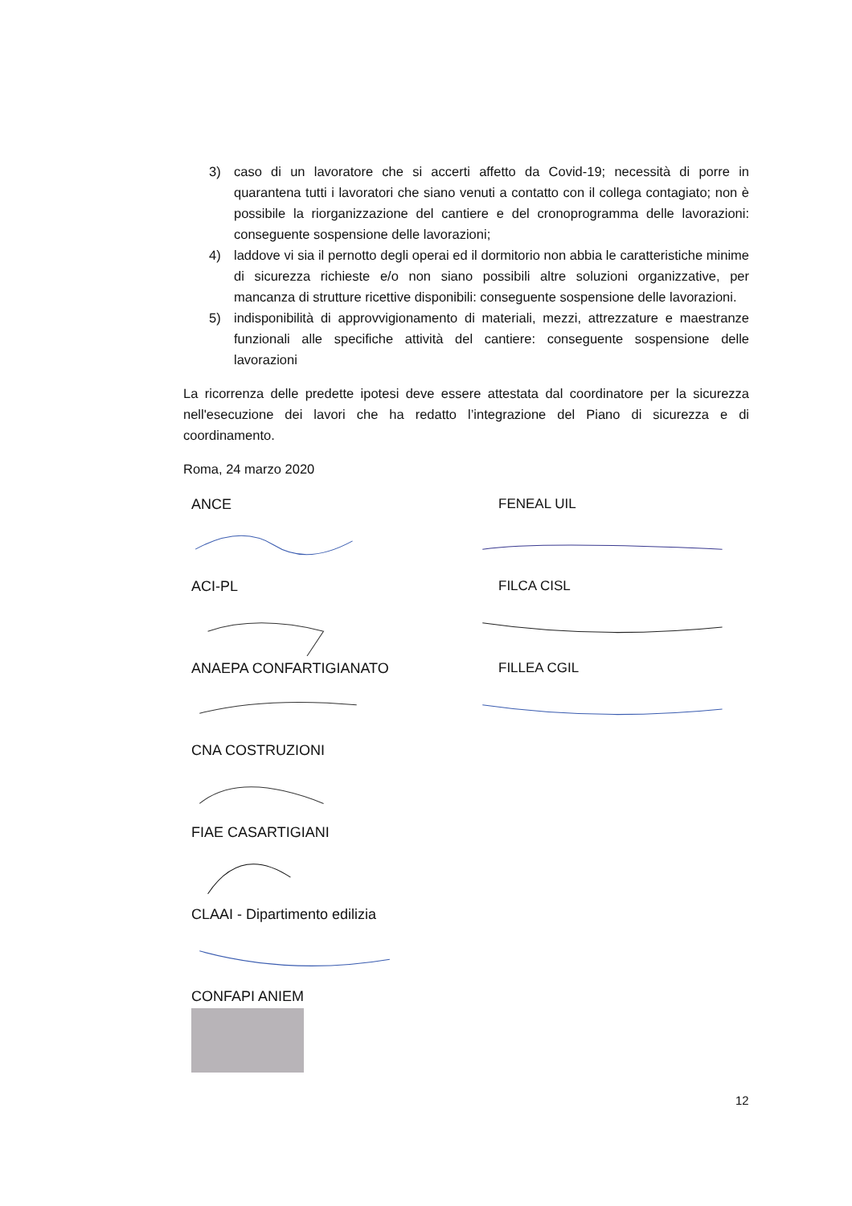3) caso di un lavoratore che si accerti affetto da Covid-19; necessità di porre in quarantena tutti i lavoratori che siano venuti a contatto con il collega contagiato; non è possibile la riorganizzazione del cantiere e del cronoprogramma delle lavorazioni: conseguente sospensione delle lavorazioni;
4) laddove vi sia il pernotto degli operai ed il dormitorio non abbia le caratteristiche minime di sicurezza richieste e/o non siano possibili altre soluzioni organizzative, per mancanza di strutture ricettive disponibili: conseguente sospensione delle lavorazioni.
5) indisponibilità di approvvigionamento di materiali, mezzi, attrezzature e maestranze funzionali alle specifiche attività del cantiere: conseguente sospensione delle lavorazioni
La ricorrenza delle predette ipotesi deve essere attestata dal coordinatore per la sicurezza nell'esecuzione dei lavori che ha redatto l’integrazione del Piano di sicurezza e di coordinamento.
Roma, 24 marzo 2020
ANCE
ACI-PL
ANAEPA CONFARTIGIANATO
CNA COSTRUZIONI
FIAE CASARTIGIANI
CLAAI - Dipartimento edilizia
CONFAPI ANIEM
FENEAL UIL
FILCA CISL
FILLEA CGIL
12